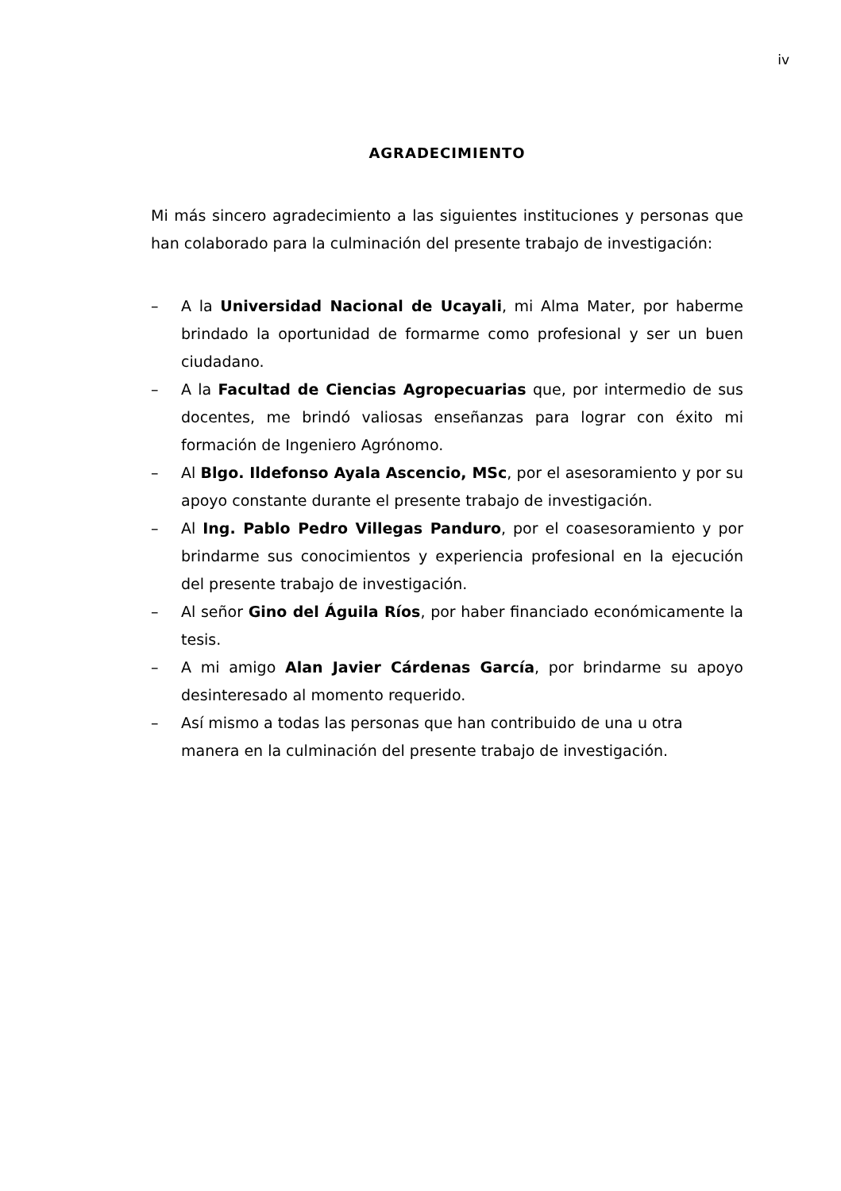iv
AGRADECIMIENTO
Mi más sincero agradecimiento a las siguientes instituciones y personas que han colaborado para la culminación del presente trabajo de investigación:
– A la Universidad Nacional de Ucayali, mi Alma Mater, por haberme brindado la oportunidad de formarme como profesional y ser un buen ciudadano.
– A la Facultad de Ciencias Agropecuarias que, por intermedio de sus docentes, me brindó valiosas enseñanzas para lograr con éxito mi formación de Ingeniero Agrónomo.
– Al Blgo. Ildefonso Ayala Ascencio, MSc, por el asesoramiento y por su apoyo constante durante el presente trabajo de investigación.
– Al Ing. Pablo Pedro Villegas Panduro, por el coasesoramiento y por brindarme sus conocimientos y experiencia profesional en la ejecución del presente trabajo de investigación.
– Al señor Gino del Águila Ríos, por haber financiado económicamente la tesis.
– A mi amigo Alan Javier Cárdenas García, por brindarme su apoyo desinteresado al momento requerido.
– Así mismo a todas las personas que han contribuido de una u otra manera en la culminación del presente trabajo de investigación.